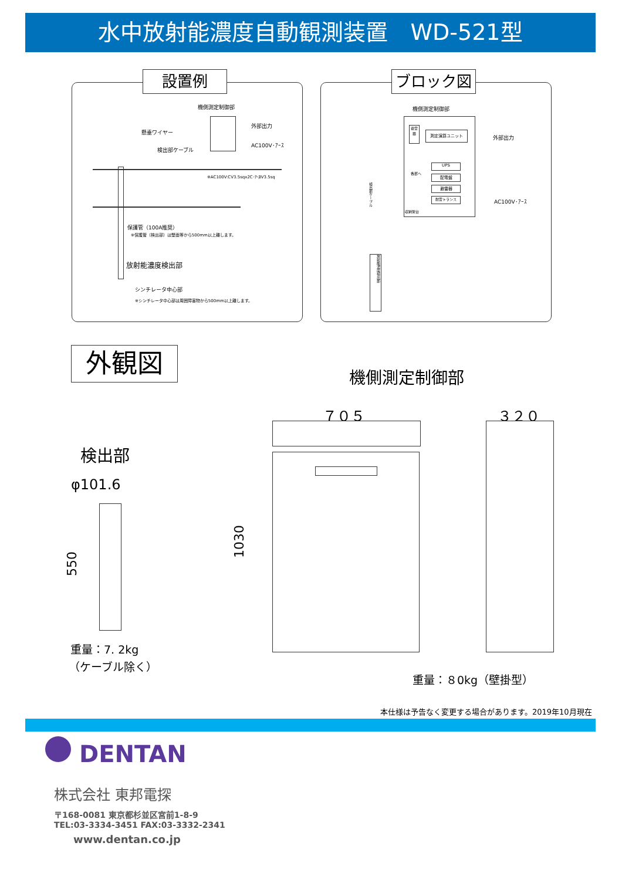水中放射能濃度自動観測装置　WD-521型
設置例
機側測定制御部
外部出力
AC100V･ｱｰｽ
懸垂ワイヤー
検出部ケーブル
※AC100V:CV3.5sqx2C･ｱｰｽIV3.5sq
保護管（100A推奨）
※保護管（検出部）は壁面等から500mm以上離します。
放射能濃度検出部
シンチレータ中心部
※シンチレータ中心部は周囲障害物から500mm以上離します。
ブロック図
機側測定制御部
収納架台
避雷器
測定演算ユニット
外部出力
UPS
配電盤
避雷器
耐雷トランス
各部へ
AC100V･ｱｰｽ
検出部ケーブル
放射能濃度検出部
外観図 機側測定制御部
検出部
φ101.6
550
重量：7. 2kg
（ケーブル除く）
７０５ ３２０
1030
重量：８0kg（壁掛型）
本仕様は予告なく変更する場合があります。2019年10月現在
DENTAN
株式会社 東邦電探
〒168-0081 東京都杉並区宮前1-8-9
TEL:03-3334-3451 FAX:03-3332-2341
www.dentan.co.jp